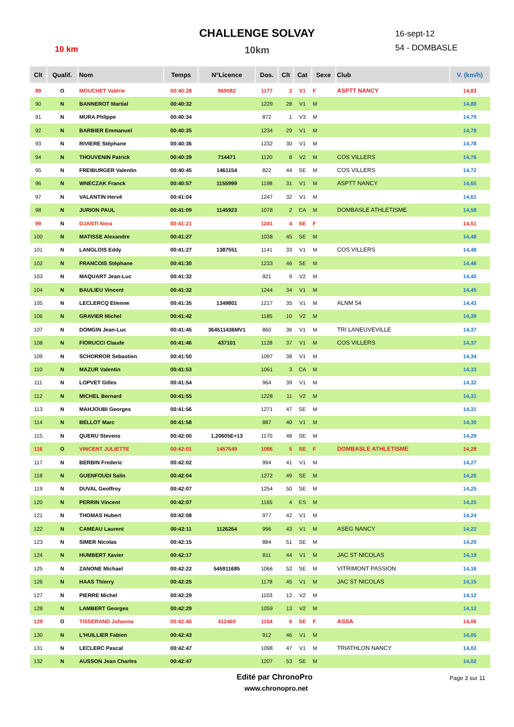CHALLENGE SOLVAY
10km 10 km
16-sept-12
54 - DOMBASLE
| Clt | Qualif. | Nom | Temps | N°Licence | Dos. | Clt | Cat | Sexe | Club | V. (km/h) |
| --- | --- | --- | --- | --- | --- | --- | --- | --- | --- | --- |
| 89 | O | MOUCHET Valérie | 00:40:28 | 969582 | 1177 | 2 | V1 | F | ASPTT NANCY | 14,83 |
| 90 | N | BANNEROT Martial | 00:40:32 | | 1229 | 28 | V1 | M | | 14,80 |
| 91 | N | MURA Phlippe | 00:40:34 | | 872 | 1 | V3 | M | | 14,79 |
| 92 | N | BARBIER Emmanuel | 00:40:35 | | 1234 | 29 | V1 | M | | 14,78 |
| 93 | N | RIVIERE Stéphane | 00:40:36 | | 1232 | 30 | V1 | M | | 14,78 |
| 94 | N | THOUVENIN Patrick | 00:40:39 | 714471 | 1120 | 8 | V2 | M | COS VILLERS | 14,76 |
| 95 | N | FREIBURGER Valentin | 00:40:45 | 1461154 | 822 | 44 | SE | M | COS VILLERS | 14,72 |
| 96 | N | WNECZAK Franck | 00:40:57 | 1155999 | 1198 | 31 | V1 | M | ASPTT NANCY | 14,65 |
| 97 | N | VALANTIN Hervé | 00:41:04 | | 1247 | 32 | V1 | M | | 14,61 |
| 98 | N | JURION PAUL | 00:41:09 | 1145923 | 1078 | 2 | CA | M | DOMBASLE ATHLETISME | 14,58 |
| 99 | N | DJANTI Nora | 00:41:21 | | 1241 | 4 | SE | F | | 14,51 |
| 100 | N | MATISSE Alexandre | 00:41:27 | | 1038 | 45 | SE | M | | 14,48 |
| 101 | N | LANGLOIS Eddy | 00:41:27 | 1387551 | 1141 | 33 | V1 | M | COS VILLERS | 14,48 |
| 102 | N | FRANCOIS Stéphane | 00:41:30 | | 1233 | 46 | SE | M | | 14,46 |
| 103 | N | MAQUART Jean-Luc | 00:41:32 | | 921 | 9 | V2 | M | | 14,45 |
| 104 | N | BAULIEU Vincent | 00:41:32 | | 1244 | 34 | V1 | M | | 14,45 |
| 105 | N | LECLERCQ Etienne | 00:41:35 | 1349801 | 1217 | 35 | V1 | M | ALNM 54 | 14,43 |
| 106 | N | GRAVIER Michel | 00:41:42 | | 1185 | 10 | V2 | M | | 14,39 |
| 107 | N | DOMGIN Jean-Luc | 00:41:45 | 364511436MV1 | 860 | 36 | V1 | M | TRI LANEUVEVILLE | 14,37 |
| 108 | N | FIORUCCI Claude | 00:41:46 | 437101 | 1128 | 37 | V1 | M | COS VILLERS | 14,37 |
| 109 | N | SCHORROR Sebastien | 00:41:50 | | 1097 | 38 | V1 | M | | 14,34 |
| 110 | N | MAZUR Valentin | 00:41:53 | | 1061 | 3 | CA | M | | 14,33 |
| 111 | N | LOPVET Gilles | 00:41:54 | | 964 | 39 | V1 | M | | 14,32 |
| 112 | N | MICHEL Bernard | 00:41:55 | | 1228 | 11 | V2 | M | | 14,31 |
| 113 | N | MAHJOUBI Georges | 00:41:56 | | 1271 | 47 | SE | M | | 14,31 |
| 114 | N | BELLOT Marc | 00:41:58 | | 887 | 40 | V1 | M | | 14,30 |
| 115 | N | QUERU Stevens | 00:42:00 | 1,20605E+13 | 1170 | 48 | SE | M | | 14,29 |
| 116 | O | VINCENT JULIETTE | 00:42:01 | 1457649 | 1086 | 5 | SE | F | DOMBASLE ATHLETISME | 14,28 |
| 117 | N | BERBIN Frederic | 00:42:02 | | 994 | 41 | V1 | M | | 14,27 |
| 118 | N | GUENFOUDI Salin | 00:42:04 | | 1272 | 49 | SE | M | | 14,26 |
| 119 | N | DUVAL Geoffroy | 00:42:07 | | 1254 | 50 | SE | M | | 14,25 |
| 120 | N | PERRIN Vincent | 00:42:07 | | 1165 | 4 | ES | M | | 14,25 |
| 121 | N | THOMAS Hubert | 00:42:08 | | 977 | 42 | V1 | M | | 14,24 |
| 122 | N | CAMEAU Laurent | 00:42:11 | 1126264 | 996 | 43 | V1 | M | ASEG NANCY | 14,22 |
| 123 | N | SIMER Nicolas | 00:42:15 | | 884 | 51 | SE | M | | 14,20 |
| 124 | N | HUMBERT Xavier | 00:42:17 | | 811 | 44 | V1 | M | JAC ST NICOLAS | 14,19 |
| 125 | N | ZANONE Michael | 00:42:22 | 545911685 | 1066 | 52 | SE | M | VITRIMONT PASSION | 14,16 |
| 126 | N | HAAS Thierry | 00:42:25 | | 1178 | 45 | V1 | M | JAC ST NICOLAS | 14,15 |
| 127 | N | PIERRE Michel | 00:42:29 | | 1103 | 12 | V2 | M | | 14,12 |
| 128 | N | LAMBERT Georges | 00:42:29 | | 1059 | 13 | V2 | M | | 14,12 |
| 129 | O | TISSERAND Johanna | 00:42:40 | 412460 | 1104 | 6 | SE | F | ASSA | 14,06 |
| 130 | N | L'HUILLIER Fabien | 00:42:43 | | 912 | 46 | V1 | M | | 14,05 |
| 131 | N | LECLERC Pascal | 00:42:47 | | 1098 | 47 | V1 | M | TRIATHLON NANCY | 14,02 |
| 132 | N | AUSSON Jean Charles | 00:42:47 | | 1207 | 53 | SE | M | | 14,02 |
Edité par ChronoPro
www.chronopro.net
Page 3 sur 11